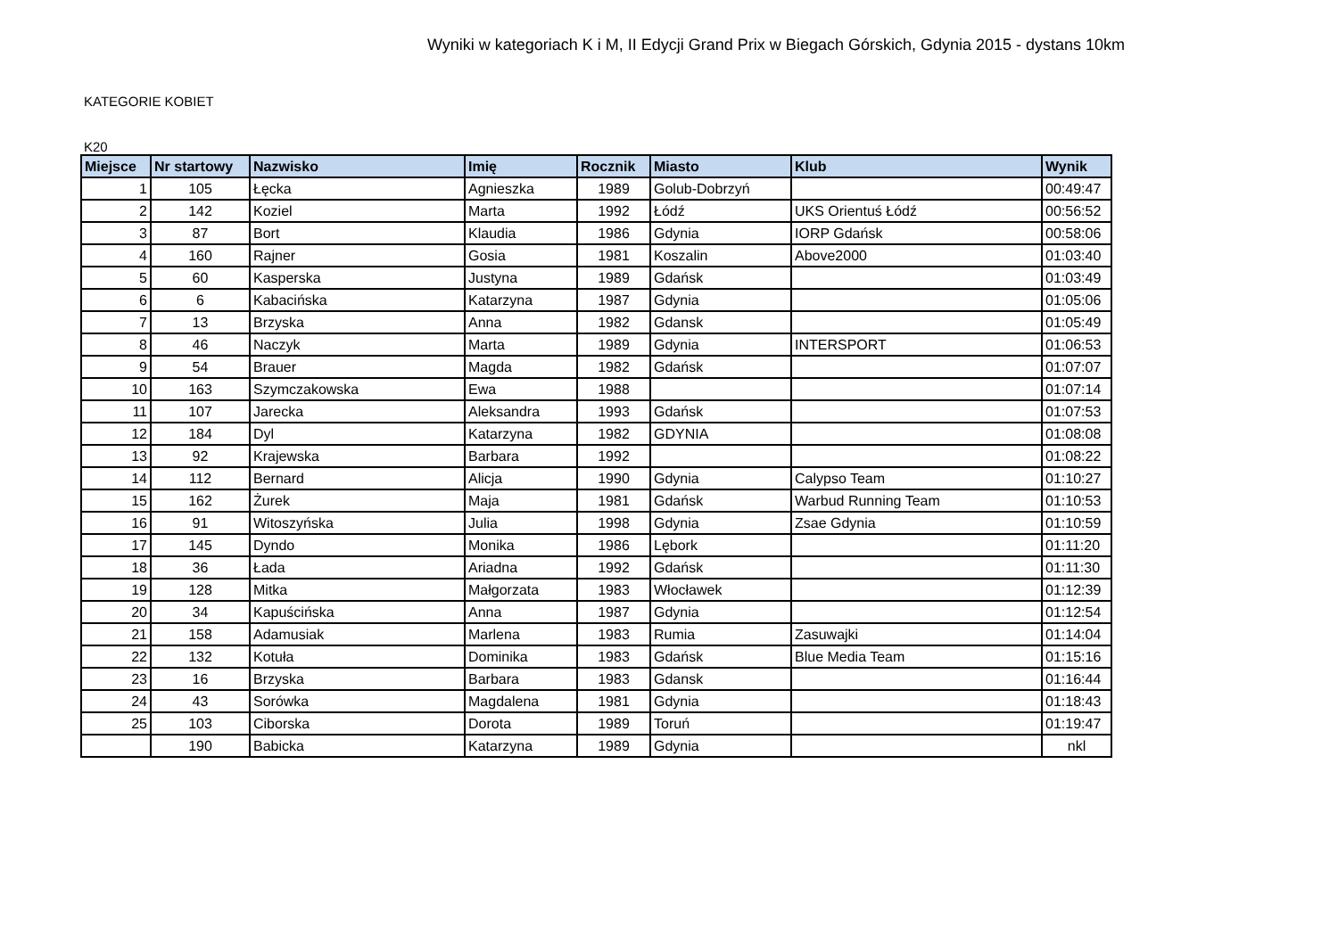Wyniki w kategoriach K i M, II Edycji Grand Prix w Biegach Górskich, Gdynia 2015 - dystans 10km
KATEGORIE KOBIET
K20
| Miejsce | Nr startowy | Nazwisko | Imię | Rocznik | Miasto | Klub | Wynik |
| --- | --- | --- | --- | --- | --- | --- | --- |
| 1 | 105 | Łęcka | Agnieszka | 1989 | Golub-Dobrzyń | | 00:49:47 |
| 2 | 142 | Koziel | Marta | 1992 | Łódź | UKS Orientuś Łódź | 00:56:52 |
| 3 | 87 | Bort | Klaudia | 1986 | Gdynia | IORP Gdańsk | 00:58:06 |
| 4 | 160 | Rajner | Gosia | 1981 | Koszalin | Above2000 | 01:03:40 |
| 5 | 60 | Kasperska | Justyna | 1989 | Gdańsk | | 01:03:49 |
| 6 | 6 | Kabacińska | Katarzyna | 1987 | Gdynia | | 01:05:06 |
| 7 | 13 | Brzyska | Anna | 1982 | Gdansk | | 01:05:49 |
| 8 | 46 | Naczyk | Marta | 1989 | Gdynia | INTERSPORT | 01:06:53 |
| 9 | 54 | Brauer | Magda | 1982 | Gdańsk | | 01:07:07 |
| 10 | 163 | Szymczakowska | Ewa | 1988 | | | 01:07:14 |
| 11 | 107 | Jarecka | Aleksandra | 1993 | Gdańsk | | 01:07:53 |
| 12 | 184 | Dyl | Katarzyna | 1982 | GDYNIA | | 01:08:08 |
| 13 | 92 | Krajewska | Barbara | 1992 | | | 01:08:22 |
| 14 | 112 | Bernard | Alicja | 1990 | Gdynia | Calypso Team | 01:10:27 |
| 15 | 162 | Żurek | Maja | 1981 | Gdańsk | Warbud Running Team | 01:10:53 |
| 16 | 91 | Witoszyńska | Julia | 1998 | Gdynia | Zsae Gdynia | 01:10:59 |
| 17 | 145 | Dyndo | Monika | 1986 | Lębork | | 01:11:20 |
| 18 | 36 | Łada | Ariadna | 1992 | Gdańsk | | 01:11:30 |
| 19 | 128 | Mitka | Małgorzata | 1983 | Włocławek | | 01:12:39 |
| 20 | 34 | Kapuścińska | Anna | 1987 | Gdynia | | 01:12:54 |
| 21 | 158 | Adamusiak | Marlena | 1983 | Rumia | Zasuwajki | 01:14:04 |
| 22 | 132 | Kotuła | Dominika | 1983 | Gdańsk | Blue Media Team | 01:15:16 |
| 23 | 16 | Brzyska | Barbara | 1983 | Gdansk | | 01:16:44 |
| 24 | 43 | Sorówka | Magdalena | 1981 | Gdynia | | 01:18:43 |
| 25 | 103 | Ciborska | Dorota | 1989 | Toruń | | 01:19:47 |
| | 190 | Babicka | Katarzyna | 1989 | Gdynia | | nkl |